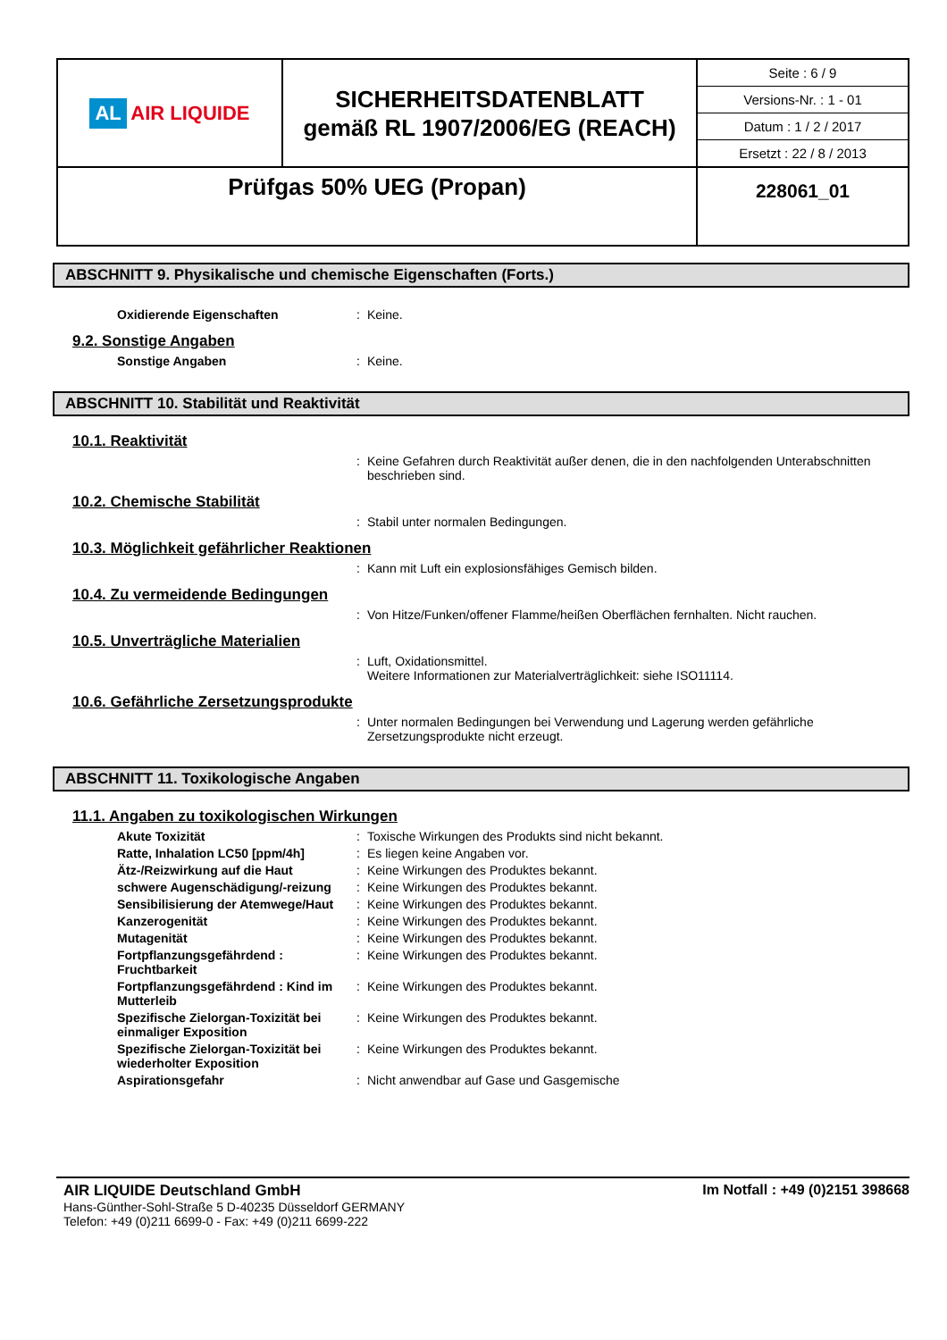| AL AIR LIQUIDE | SICHERHEITSDATENBLATT gemäß RL 1907/2006/EG (REACH) | Seite : 6 / 9 Versions-Nr. : 1 - 01 Datum : 1 / 2 / 2017 Ersetzt : 22 / 8 / 2013 |
| Prüfgas 50% UEG (Propan) | | 228061_01 |
ABSCHNITT 9. Physikalische und chemische Eigenschaften (Forts.)
Oxidierende Eigenschaften : Keine.
9.2. Sonstige Angaben
Sonstige Angaben : Keine.
ABSCHNITT 10. Stabilität und Reaktivität
10.1. Reaktivität
: Keine Gefahren durch Reaktivität außer denen, die in den nachfolgenden Unterabschnitten beschrieben sind.
10.2. Chemische Stabilität
: Stabil unter normalen Bedingungen.
10.3. Möglichkeit gefährlicher Reaktionen
: Kann mit Luft ein explosionsfähiges Gemisch bilden.
10.4. Zu vermeidende Bedingungen
: Von Hitze/Funken/offener Flamme/heißen Oberflächen fernhalten. Nicht rauchen.
10.5. Unverträgliche Materialien
: Luft, Oxidationsmittel.
Weitere Informationen zur Materialverträglichkeit: siehe ISO11114.
10.6. Gefährliche Zersetzungsprodukte
: Unter normalen Bedingungen bei Verwendung und Lagerung werden gefährliche Zersetzungsprodukte nicht erzeugt.
ABSCHNITT 11. Toxikologische Angaben
11.1. Angaben zu toxikologischen Wirkungen
Akute Toxizität : Toxische Wirkungen des Produkts sind nicht bekannt.
Ratte, Inhalation LC50 [ppm/4h] : Es liegen keine Angaben vor.
Ätz-/Reizwirkung auf die Haut : Keine Wirkungen des Produktes bekannt.
schwere Augenschädigung/-reizung
: Keine Wirkungen des Produktes bekannt.
Sensibilisierung der Atemwege/Haut
: Keine Wirkungen des Produktes bekannt.
Kanzerogenität : Keine Wirkungen des Produktes bekannt.
Mutagenität : Keine Wirkungen des Produktes bekannt.
Fortpflanzungsgefährdend : Fruchtbarkeit
: Keine Wirkungen des Produktes bekannt.
Fortpflanzungsgefährdend : Kind im Mutterleib
: Keine Wirkungen des Produktes bekannt.
Spezifische Zielorgan-Toxizität bei einmaliger Exposition
: Keine Wirkungen des Produktes bekannt.
Spezifische Zielorgan-Toxizität bei wiederholter Exposition
: Keine Wirkungen des Produktes bekannt.
Aspirationsgefahr : Nicht anwendbar auf Gase und Gasgemische
AIR LIQUIDE Deutschland GmbH
Hans-Günther-Sohl-Straße 5 D-40235 Düsseldorf GERMANY
Telefon: +49 (0)211 6699-0 - Fax: +49 (0)211 6699-222
Im Notfall : +49 (0)2151 398668